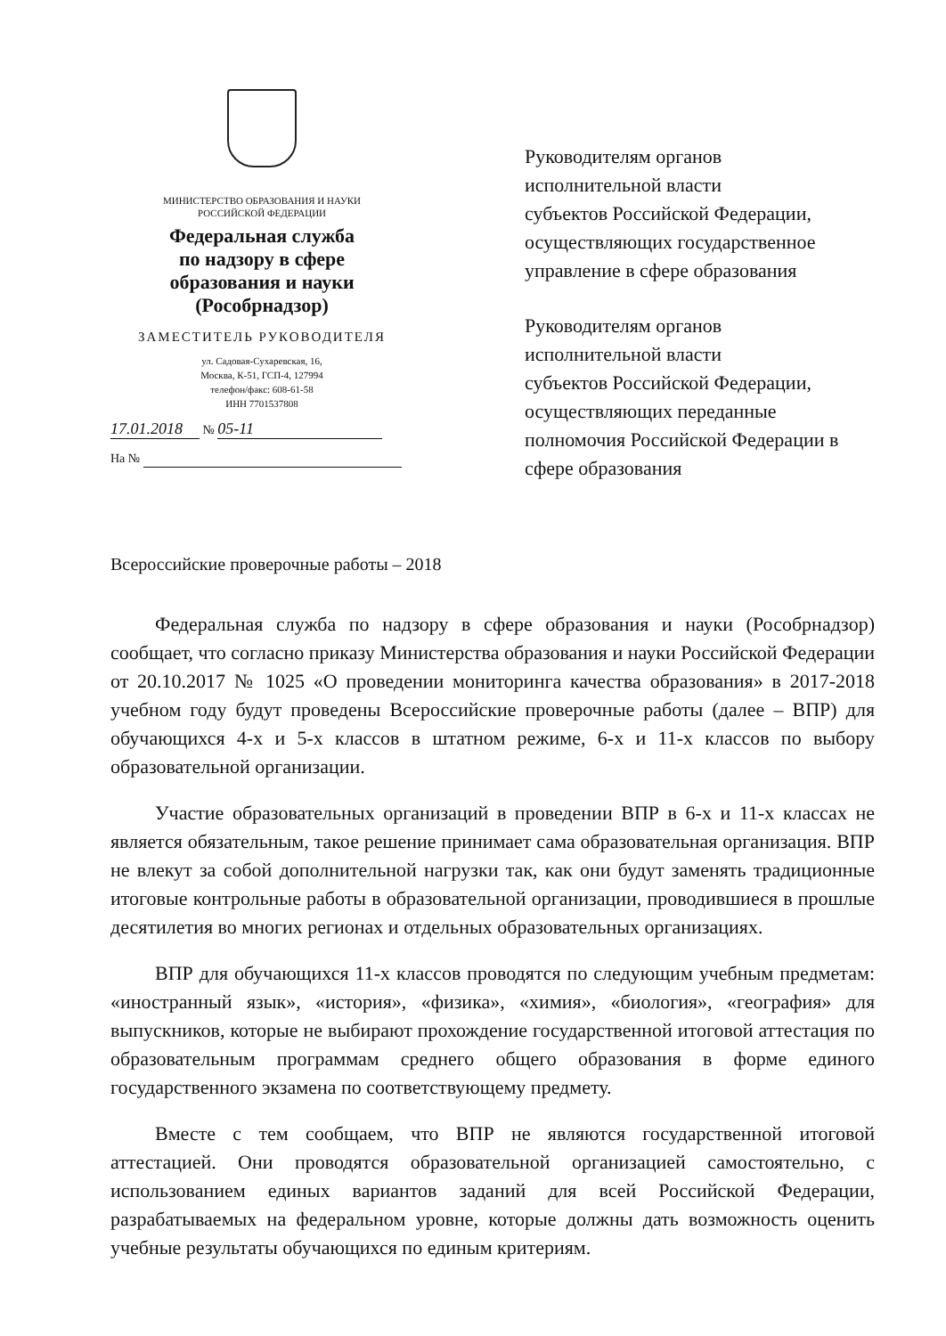МИНИСТЕРСТВО ОБРАЗОВАНИЯ И НАУКИ
РОССИЙСКОЙ ФЕДЕРАЦИИ
Федеральная служба
по надзору в сфере
образования и науки
(Рособрнадзор)
ЗАМЕСТИТЕЛЬ РУКОВОДИТЕЛЯ
ул. Садовая-Сухаревская, 16,
Москва, К-51, ГСП-4, 127994
телефон/факс: 608-61-58
ИНН 7701537808
17.01.2018 № 05-11
На №
Руководителям органов
исполнительной власти
субъектов Российской Федерации,
осуществляющих государственное
управление в сфере образования
Руководителям органов
исполнительной власти
субъектов Российской Федерации,
осуществляющих переданные
полномочия Российской Федерации в
сфере образования
Всероссийские проверочные работы – 2018
Федеральная служба по надзору в сфере образования и науки (Рособрнадзор) сообщает, что согласно приказу Министерства образования и науки Российской Федерации от 20.10.2017 № 1025 «О проведении мониторинга качества образования» в 2017-2018 учебном году будут проведены Всероссийские проверочные работы (далее – ВПР) для обучающихся 4-х и 5-х классов в штатном режиме, 6-х и 11-х классов по выбору образовательной организации.
Участие образовательных организаций в проведении ВПР в 6-х и 11-х классах не является обязательным, такое решение принимает сама образовательная организация. ВПР не влекут за собой дополнительной нагрузки так, как они будут заменять традиционные итоговые контрольные работы в образовательной организации, проводившиеся в прошлые десятилетия во многих регионах и отдельных образовательных организациях.
ВПР для обучающихся 11-х классов проводятся по следующим учебным предметам: «иностранный язык», «история», «физика», «химия», «биология», «география» для выпускников, которые не выбирают прохождение государственной итоговой аттестация по образовательным программам среднего общего образования в форме единого государственного экзамена по соответствующему предмету.
Вместе с тем сообщаем, что ВПР не являются государственной итоговой аттестацией. Они проводятся образовательной организацией самостоятельно, с использованием единых вариантов заданий для всей Российской Федерации, разрабатываемых на федеральном уровне, которые должны дать возможность оценить учебные результаты обучающихся по единым критериям.